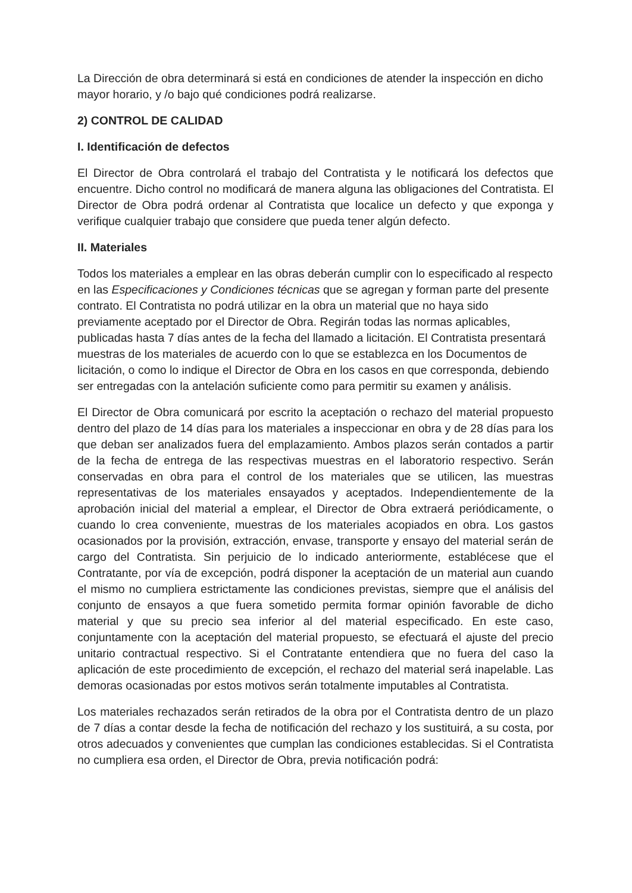La Dirección de obra determinará si está en condiciones de atender la inspección en dicho mayor horario, y /o bajo qué condiciones podrá realizarse.
2) CONTROL DE CALIDAD
I. Identificación de defectos
El Director de Obra controlará el trabajo del Contratista y le notificará los defectos que encuentre. Dicho control no modificará de manera alguna las obligaciones del Contratista. El Director de Obra podrá ordenar al Contratista que localice un defecto y que exponga y verifique cualquier trabajo que considere que pueda tener algún defecto.
II. Materiales
Todos los materiales a emplear en las obras deberán cumplir con lo especificado al respecto en las Especificaciones y Condiciones técnicas que se agregan y forman parte del presente contrato. El Contratista no podrá utilizar en la obra un material que no haya sido previamente aceptado por el Director de Obra. Regirán todas las normas aplicables, publicadas hasta 7 días antes de la fecha del llamado a licitación. El Contratista presentará muestras de los materiales de acuerdo con lo que se establezca en los Documentos de licitación, o como lo indique el Director de Obra en los casos en que corresponda, debiendo ser entregadas con la antelación suficiente como para permitir su examen y análisis.
El Director de Obra comunicará por escrito la aceptación o rechazo del material propuesto dentro del plazo de 14 días para los materiales a inspeccionar en obra y de 28 días para los que deban ser analizados fuera del emplazamiento. Ambos plazos serán contados a partir de la fecha de entrega de las respectivas muestras en el laboratorio respectivo. Serán conservadas en obra para el control de los materiales que se utilicen, las muestras representativas de los materiales ensayados y aceptados. Independientemente de la aprobación inicial del material a emplear, el Director de Obra extraerá periódicamente, o cuando lo crea conveniente, muestras de los materiales acopiados en obra. Los gastos ocasionados por la provisión, extracción, envase, transporte y ensayo del material serán de cargo del Contratista. Sin perjuicio de lo indicado anteriormente, establécese que el Contratante, por vía de excepción, podrá disponer la aceptación de un material aun cuando el mismo no cumpliera estrictamente las condiciones previstas, siempre que el análisis del conjunto de ensayos a que fuera sometido permita formar opinión favorable de dicho material y que su precio sea inferior al del material especificado. En este caso, conjuntamente con la aceptación del material propuesto, se efectuará el ajuste del precio unitario contractual respectivo. Si el Contratante entendiera que no fuera del caso la aplicación de este procedimiento de excepción, el rechazo del material será inapelable. Las demoras ocasionadas por estos motivos serán totalmente imputables al Contratista.
Los materiales rechazados serán retirados de la obra por el Contratista dentro de un plazo de 7 días a contar desde la fecha de notificación del rechazo y los sustituirá, a su costa, por otros adecuados y convenientes que cumplan las condiciones establecidas. Si el Contratista no cumpliera esa orden, el Director de Obra, previa notificación podrá: